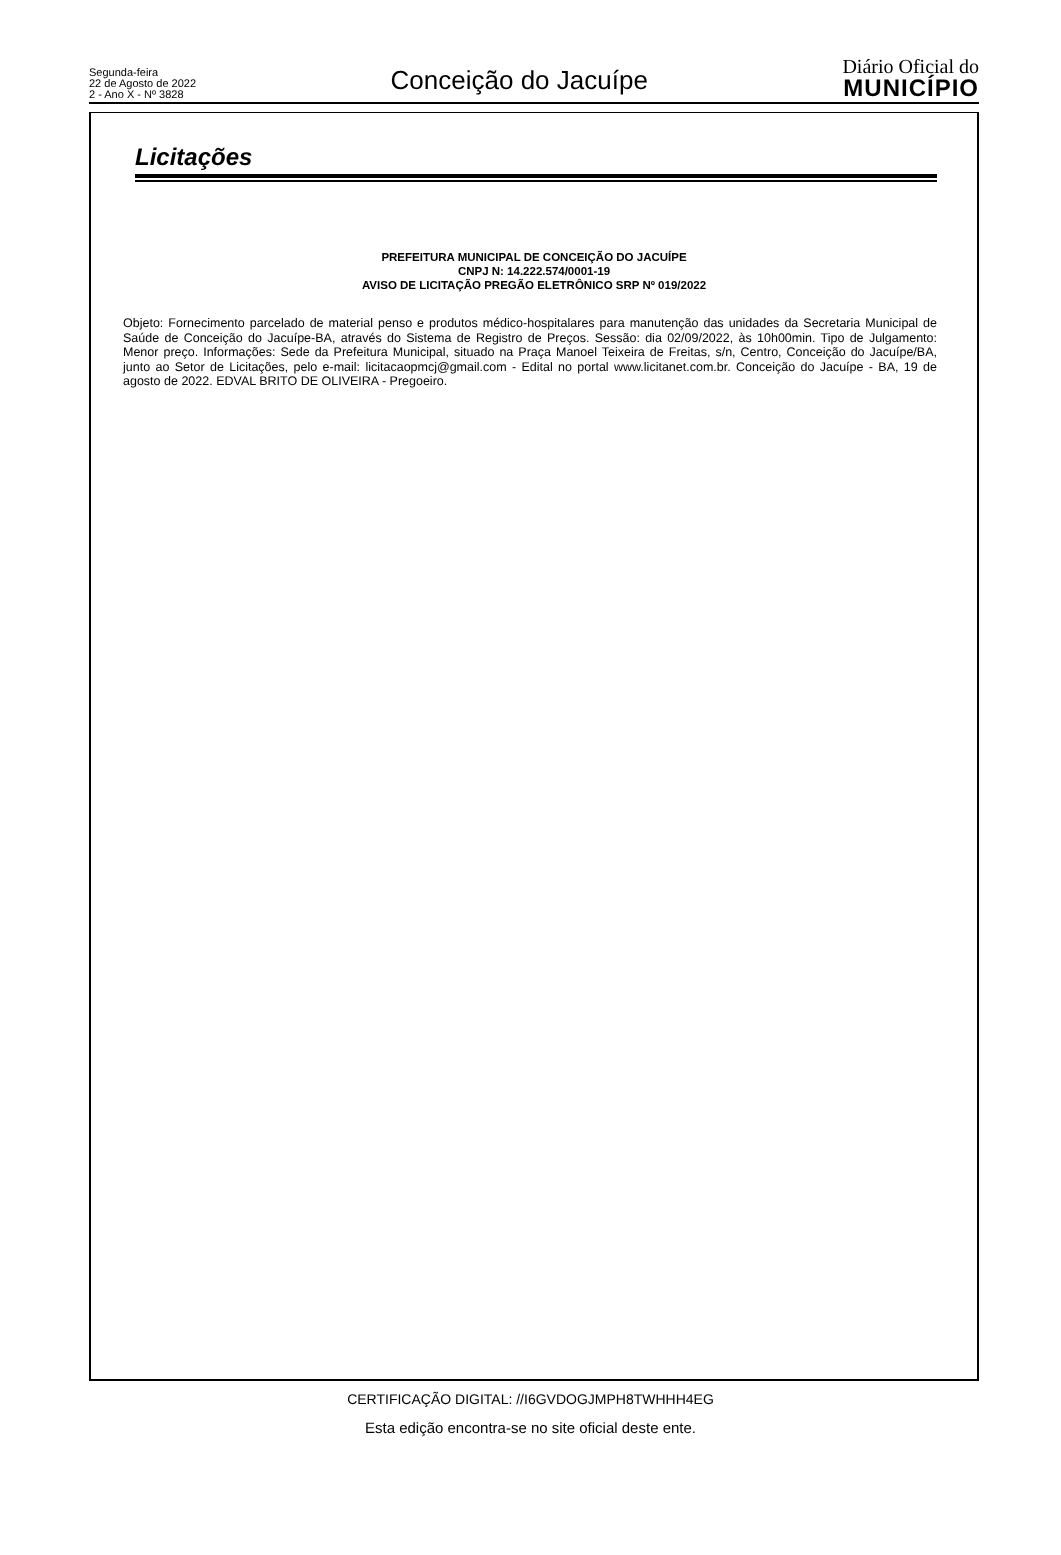Segunda-feira
22 de Agosto de 2022
2 - Ano X - Nº 3828
Conceição do Jacuípe
Diário Oficial do
MUNICÍPIO
Licitações
PREFEITURA MUNICIPAL DE CONCEIÇÃO DO JACUÍPE
CNPJ N: 14.222.574/0001-19
AVISO DE LICITAÇÃO PREGÃO ELETRÔNICO SRP Nº 019/2022
Objeto: Fornecimento parcelado de material penso e produtos médico-hospitalares para manutenção das unidades da Secretaria Municipal de Saúde de Conceição do Jacuípe-BA, através do Sistema de Registro de Preços. Sessão: dia 02/09/2022, às 10h00min. Tipo de Julgamento: Menor preço. Informações: Sede da Prefeitura Municipal, situado na Praça Manoel Teixeira de Freitas, s/n, Centro, Conceição do Jacuípe/BA, junto ao Setor de Licitações, pelo e-mail: licitacaopmcj@gmail.com - Edital no portal www.licitanet.com.br. Conceição do Jacuípe - BA, 19 de agosto de 2022. EDVAL BRITO DE OLIVEIRA - Pregoeiro.
CERTIFICAÇÃO DIGITAL: //I6GVDOGJMPH8TWHHH4EG
Esta edição encontra-se no site oficial deste ente.